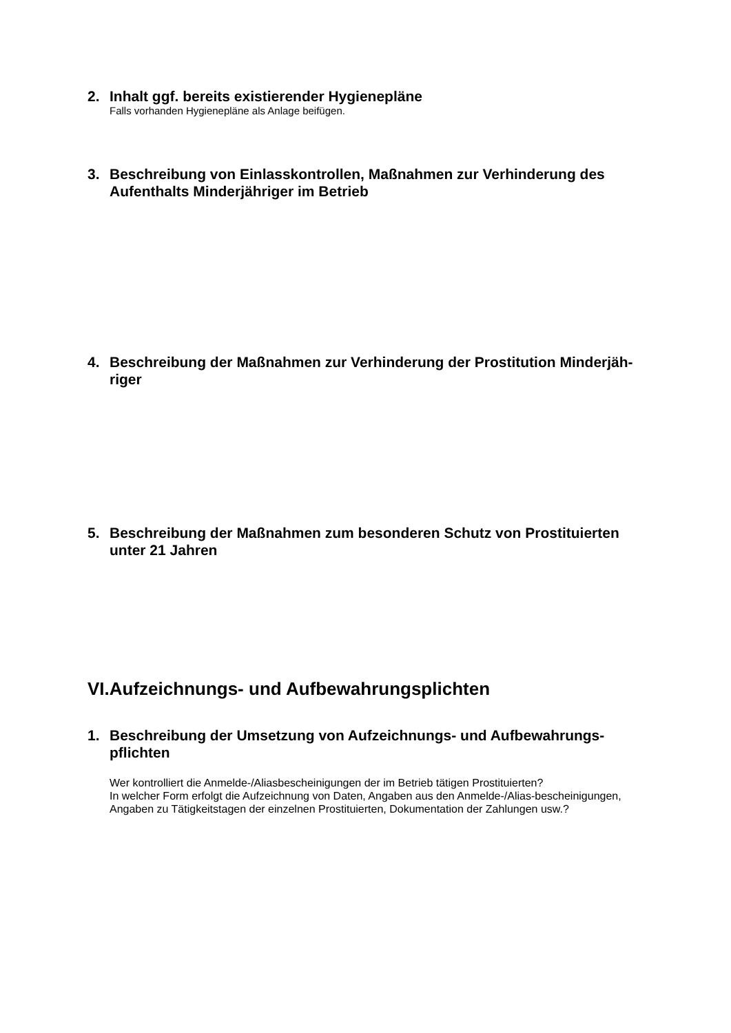2. Inhalt ggf. bereits existierender Hygienepläne
Falls vorhanden Hygienepläne als Anlage beifügen.
3. Beschreibung von Einlasskontrollen, Maßnahmen zur Verhinderung des Aufenthalts Minderjähriger im Betrieb
4. Beschreibung der Maßnahmen zur Verhinderung der Prostitution Minderjäh-riger
5. Beschreibung der Maßnahmen zum besonderen Schutz von Prostituierten unter 21 Jahren
VI.Aufzeichnungs- und Aufbewahrungsplichten
1. Beschreibung der Umsetzung von Aufzeichnungs- und Aufbewahrungs-pflichten
Wer kontrolliert die Anmelde-/Aliasbescheinigungen der im Betrieb tätigen Prostituierten?
In welcher Form erfolgt die Aufzeichnung von Daten, Angaben aus den Anmelde-/Alias-bescheinigungen, Angaben zu Tätigkeitstagen der einzelnen Prostituierten, Dokumentation der Zahlungen usw.?